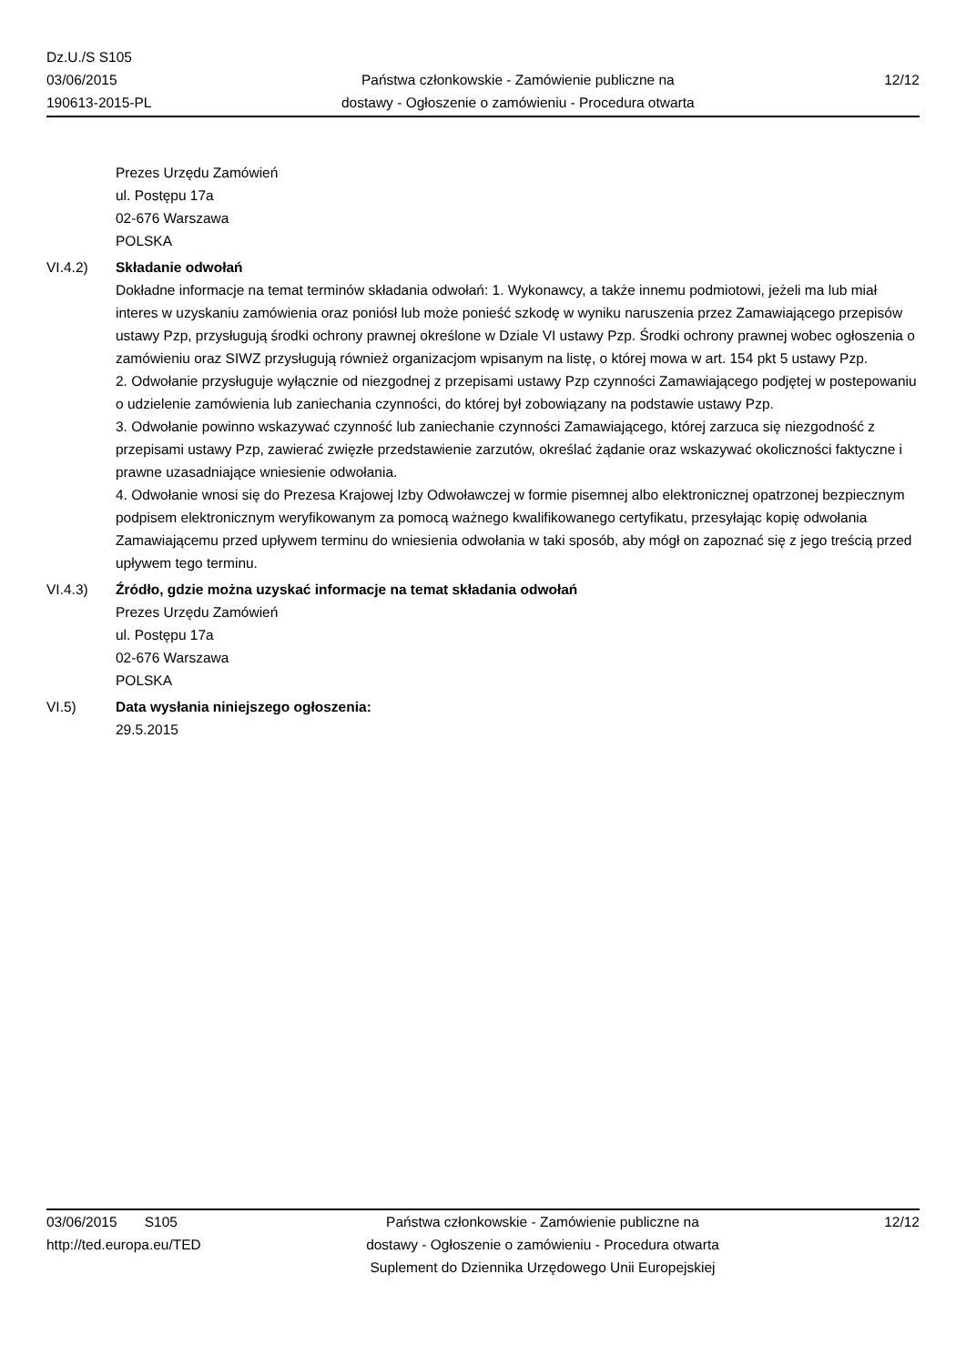Dz.U./S S105
03/06/2015
190613-2015-PL
Państwa członkowskie - Zamówienie publiczne na
dostawy - Ogłoszenie o zamówieniu - Procedura otwarta
12/12
Prezes Urzędu Zamówień
ul. Postępu 17a
02-676 Warszawa
POLSKA
VI.4.2) Składanie odwołań
Dokładne informacje na temat terminów składania odwołań: 1. Wykonawcy, a także innemu podmiotowi, jeżeli ma lub miał interes w uzyskaniu zamówienia oraz poniósł lub może ponieść szkodę w wyniku naruszenia przez Zamawiającego przepisów ustawy Pzp, przysługują środki ochrony prawnej określone w Dziale VI ustawy Pzp. Środki ochrony prawnej wobec ogłoszenia o zamówieniu oraz SIWZ przysługują również organizacjom wpisanym na listę, o której mowa w art. 154 pkt 5 ustawy Pzp.
2. Odwołanie przysługuje wyłącznie od niezgodnej z przepisami ustawy Pzp czynności Zamawiającego podjętej w postepowaniu o udzielenie zamówienia lub zaniechania czynności, do której był zobowiązany na podstawie ustawy Pzp.
3. Odwołanie powinno wskazywać czynność lub zaniechanie czynności Zamawiającego, której zarzuca się niezgodność z przepisami ustawy Pzp, zawierać zwięzłe przedstawienie zarzutów, określać żądanie oraz wskazywać okoliczności faktyczne i prawne uzasadniające wniesienie odwołania.
4. Odwołanie wnosi się do Prezesa Krajowej Izby Odwoławczej w formie pisemnej albo elektronicznej opatrzonej bezpiecznym podpisem elektronicznym weryfikowanym za pomocą ważnego kwalifikowanego certyfikatu, przesyłając kopię odwołania Zamawiającemu przed upływem terminu do wniesienia odwołania w taki sposób, aby mógł on zapoznać się z jego treścią przed upływem tego terminu.
VI.4.3) Źródło, gdzie można uzyskać informacje na temat składania odwołań
Prezes Urzędu Zamówień
ul. Postępu 17a
02-676 Warszawa
POLSKA
VI.5) Data wysłania niniejszego ogłoszenia:
29.5.2015
03/06/2015 S105
http://ted.europa.eu/TED
Państwa członkowskie - Zamówienie publiczne na
dostawy - Ogłoszenie o zamówieniu - Procedura otwarta
Suplement do Dziennika Urzędowego Unii Europejskiej
12/12